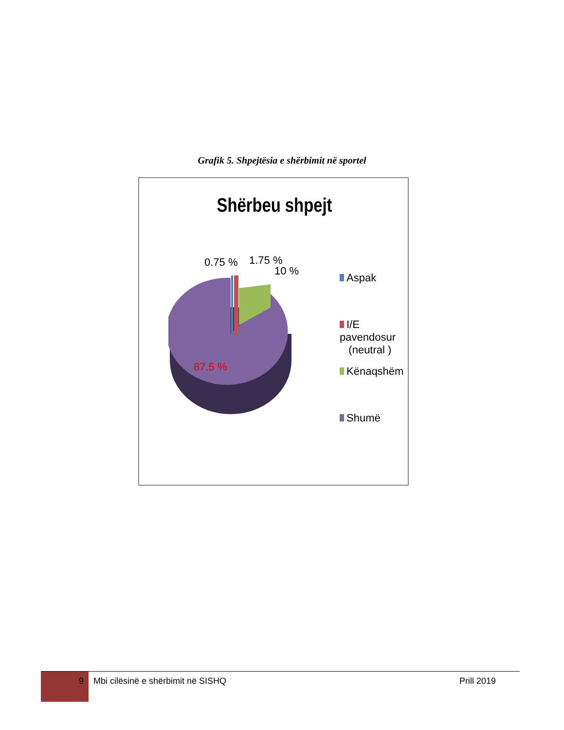Grafik 5. Shpejtësia e shërbimit në sportel
Shërbeu shpejt
0.75 % 1.75 %
10 %
87.5 %
Aspak
I/E pavendosur
(neutral )
Kënaqshëm
Shumë
9
Mbi cilësinë e shërbimit në SISHQ
Prill 2019